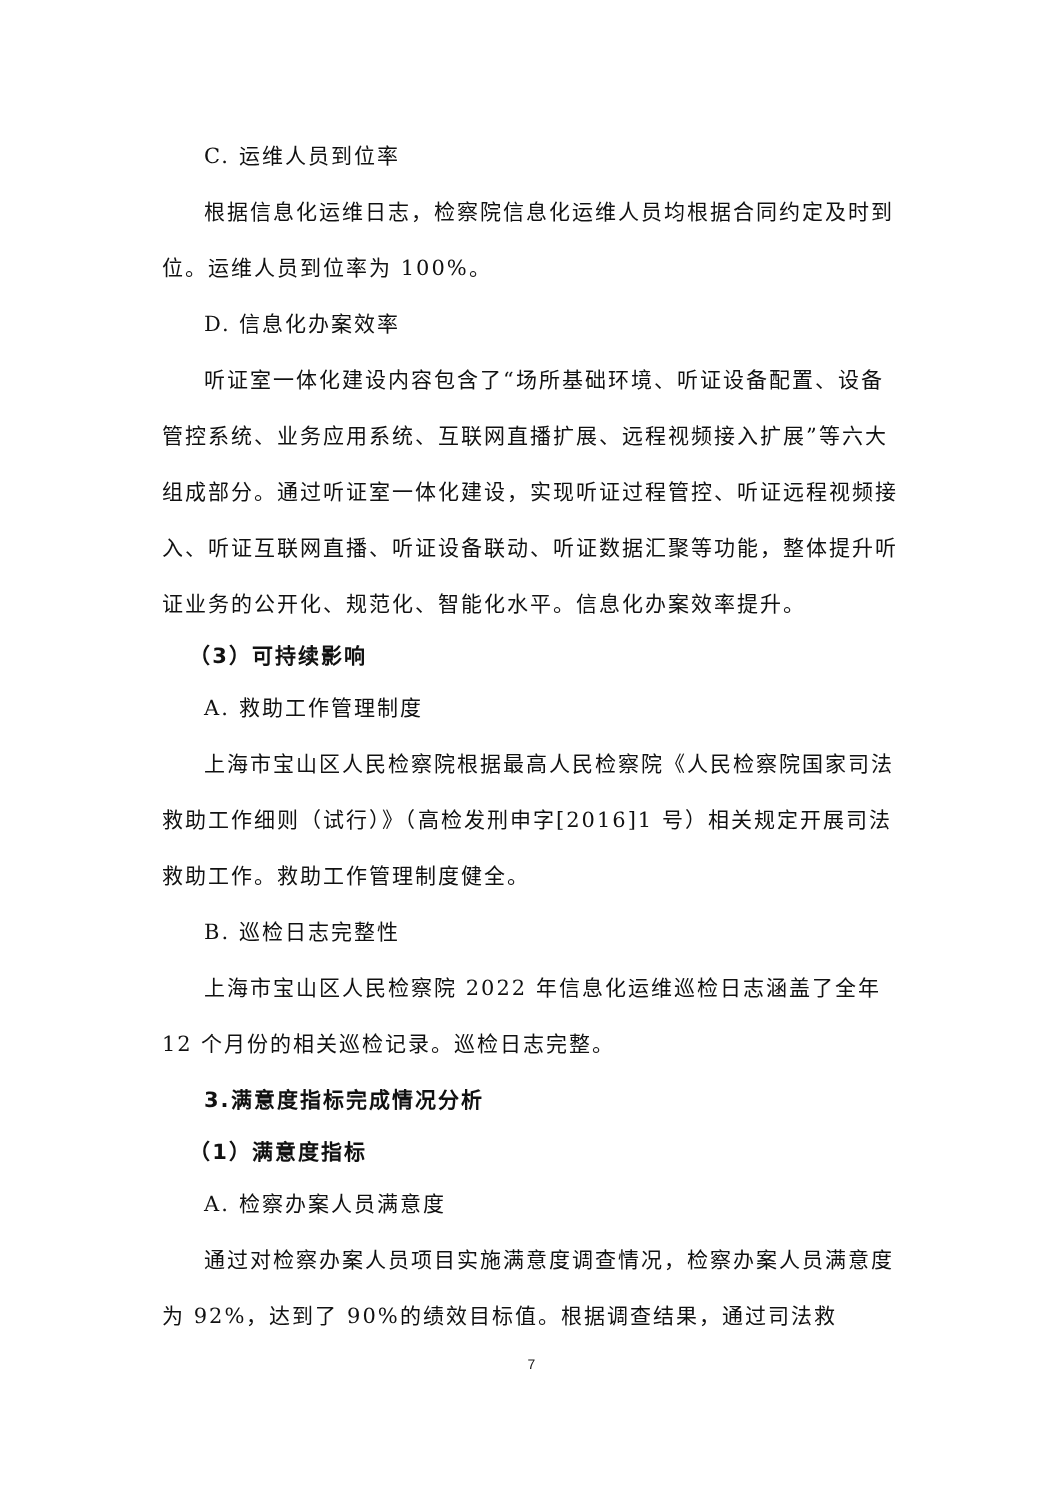C. 运维人员到位率
根据信息化运维日志，检察院信息化运维人员均根据合同约定及时到位。运维人员到位率为 100%。
D. 信息化办案效率
听证室一体化建设内容包含了“场所基础环境、听证设备配置、设备管控系统、业务应用系统、互联网直播扩展、远程视频接入扩展”等六大组成部分。通过听证室一体化建设，实现听证过程管控、听证远程视频接入、听证互联网直播、听证设备联动、听证数据汇聚等功能，整体提升听证业务的公开化、规范化、智能化水平。信息化办案效率提升。
（3）可持续影响
A. 救助工作管理制度
上海市宝山区人民检察院根据最高人民检察院《人民检察院国家司法救助工作细则（试行）》（高检发刑申字[2016]1 号）相关规定开展司法救助工作。救助工作管理制度健全。
B. 巡检日志完整性
上海市宝山区人民检察院 2022 年信息化运维巡检日志涵盖了全年 12 个月份的相关巡检记录。巡检日志完整。
3.满意度指标完成情况分析
（1）满意度指标
A. 检察办案人员满意度
通过对检察办案人员项目实施满意度调查情况，检察办案人员满意度为 92%，达到了 90%的绩效目标值。根据调查结果，通过司法救
7